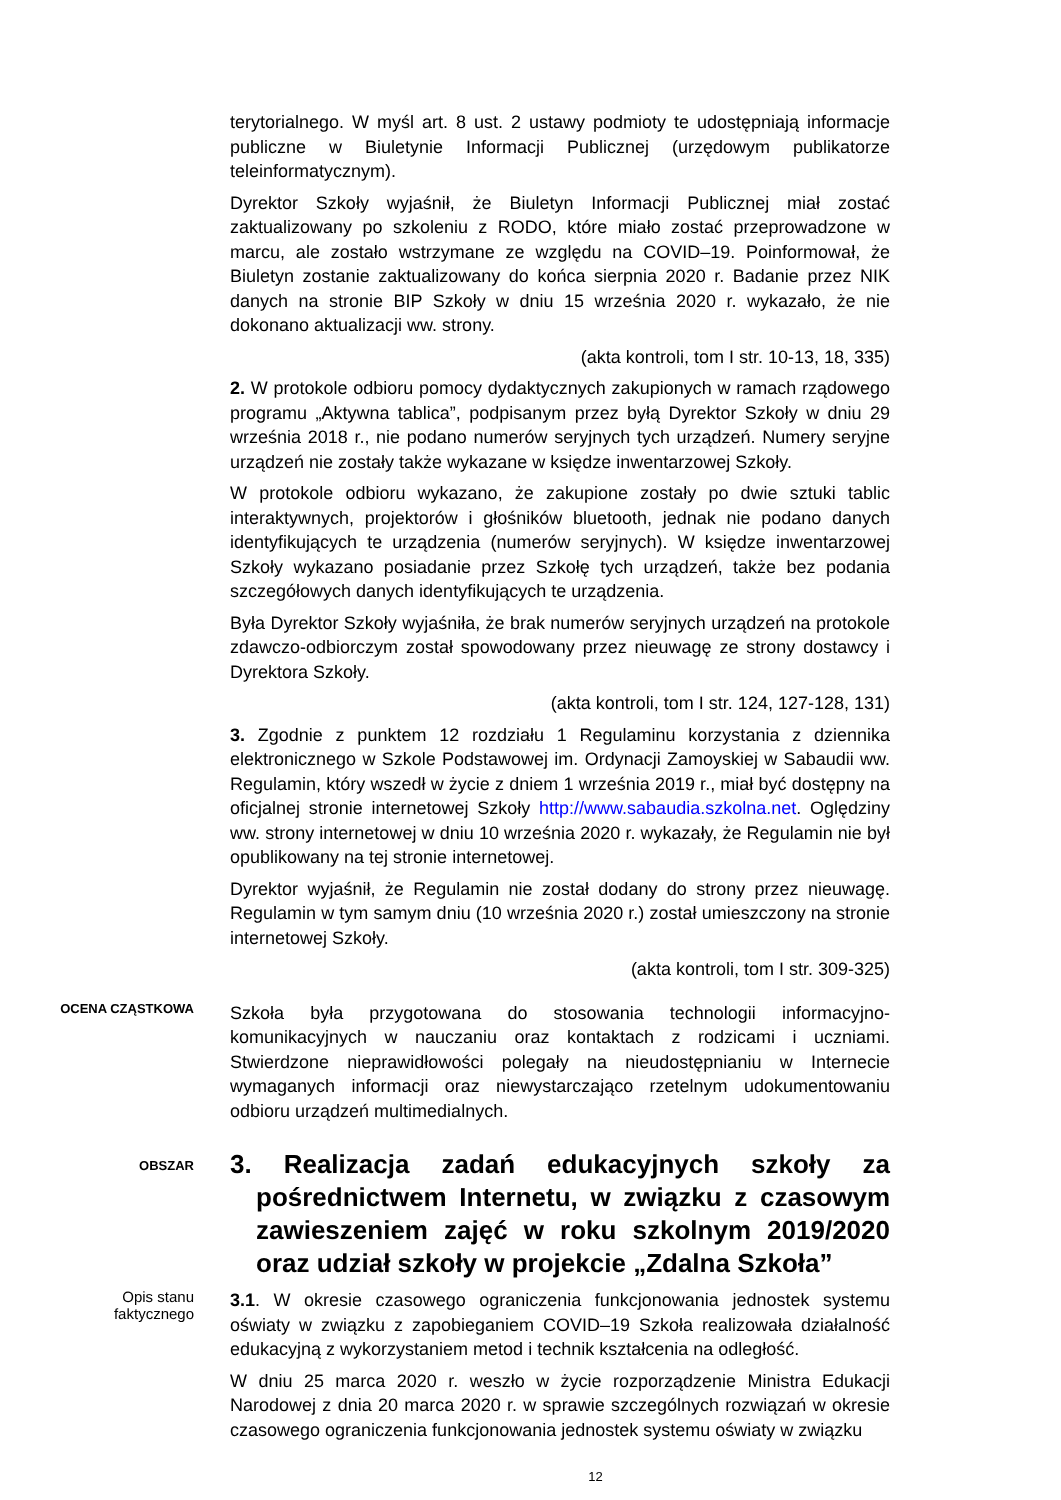terytorialnego. W myśl art. 8 ust. 2 ustawy podmioty te udostępniają informacje publiczne w Biuletynie Informacji Publicznej (urzędowym publikatorze teleinformatycznym).
Dyrektor Szkoły wyjaśnił, że Biuletyn Informacji Publicznej miał zostać zaktualizowany po szkoleniu z RODO, które miało zostać przeprowadzone w marcu, ale zostało wstrzymane ze względu na COVID–19. Poinformował, że Biuletyn zostanie zaktualizowany do końca sierpnia 2020 r. Badanie przez NIK danych na stronie BIP Szkoły w dniu 15 września 2020 r. wykazało, że nie dokonano aktualizacji ww. strony.
(akta kontroli, tom I str. 10-13, 18, 335)
2. W protokole odbioru pomocy dydaktycznych zakupionych w ramach rządowego programu „Aktywna tablica”, podpisanym przez byłą Dyrektor Szkoły w dniu 29 września 2018 r., nie podano numerów seryjnych tych urządzeń. Numery seryjne urządzeń nie zostały także wykazane w księdze inwentarzowej Szkoły.
W protokole odbioru wykazano, że zakupione zostały po dwie sztuki tablic interaktywnych, projektorów i głośników bluetooth, jednak nie podano danych identyfikujących te urządzenia (numerów seryjnych). W księdze inwentarzowej Szkoły wykazano posiadanie przez Szkołę tych urządzeń, także bez podania szczegółowych danych identyfikujących te urządzenia.
Była Dyrektor Szkoły wyjaśniła, że brak numerów seryjnych urządzeń na protokole zdawczo-odbiorczym został spowodowany przez nieuwagę ze strony dostawcy i Dyrektora Szkoły.
(akta kontroli, tom I str. 124, 127-128, 131)
3. Zgodnie z punktem 12 rozdziału 1 Regulaminu korzystania z dziennika elektronicznego w Szkole Podstawowej im. Ordynacji Zamoyskiej w Sabaudii ww. Regulamin, który wszedł w życie z dniem 1 września 2019 r., miał być dostępny na oficjalnej stronie internetowej Szkoły http://www.sabaudia.szkolna.net. Oględziny ww. strony internetowej w dniu 10 września 2020 r. wykazały, że Regulamin nie był opublikowany na tej stronie internetowej.
Dyrektor wyjaśnił, że Regulamin nie został dodany do strony przez nieuwagę. Regulamin w tym samym dniu (10 września 2020 r.) został umieszczony na stronie internetowej Szkoły.
(akta kontroli, tom I str. 309-325)
OCENA CZĄSTKOWA
Szkoła była przygotowana do stosowania technologii informacyjno-komunikacyjnych w nauczaniu oraz kontaktach z rodzicami i uczniami. Stwierdzone nieprawidłowości polegały na nieudostępnianiu w Internecie wymaganych informacji oraz niewystarczająco rzetelnym udokumentowaniu odbioru urządzeń multimedialnych.
OBSZAR
3. Realizacja zadań edukacyjnych szkoły za pośrednictwem Internetu, w związku z czasowym zawieszeniem zajęć w roku szkolnym 2019/2020 oraz udział szkoły w projekcie „Zdalna Szkoła”
Opis stanu
faktycznego
3.1. W okresie czasowego ograniczenia funkcjonowania jednostek systemu oświaty w związku z zapobieganiem COVID–19 Szkoła realizowała działalność edukacyjną z wykorzystaniem metod i technik kształcenia na odległość.
W dniu 25 marca 2020 r. weszło w życie rozporządzenie Ministra Edukacji Narodowej z dnia 20 marca 2020 r. w sprawie szczególnych rozwiązań w okresie czasowego ograniczenia funkcjonowania jednostek systemu oświaty w związku
12